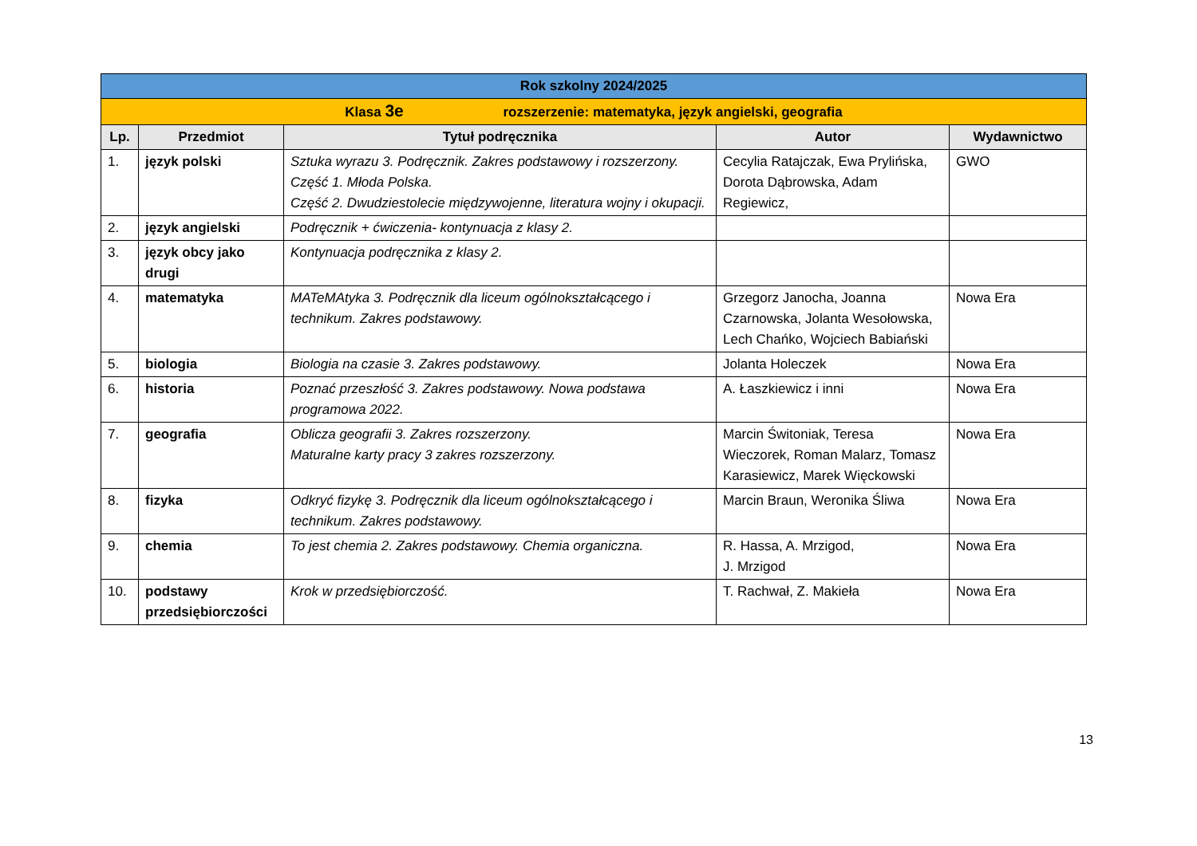| Rok szkolny 2024/2025 | | | | |
| --- | --- | --- | --- | --- |
| Klasa 3e rozszerzenie: matematyka, język angielski, geografia | | | | |
| Lp. | Przedmiot | Tytuł podręcznika | Autor | Wydawnictwo |
| 1. | język polski | Sztuka wyrazu 3. Podręcznik. Zakres podstawowy i rozszerzony. Część 1. Młoda Polska. Część 2. Dwudziestolecie międzywojenne, literatura wojny i okupacji. | Cecylia Ratajczak, Ewa Prylińska, Dorota Dąbrowska, Adam Regiewicz, | GWO |
| 2. | język angielski | Podręcznik + ćwiczenia- kontynuacja z klasy 2. | | |
| 3. | język obcy jako drugi | Kontynuacja podręcznika z klasy 2. | | |
| 4. | matematyka | MATeMAtyka 3. Podręcznik dla liceum ogólnokształcącego i technikum. Zakres podstawowy. | Grzegorz Janocha, Joanna Czarnowska, Jolanta Wesołowska, Lech Chańko, Wojciech Babiański | Nowa Era |
| 5. | biologia | Biologia na czasie 3. Zakres podstawowy. | Jolanta Holeczek | Nowa Era |
| 6. | historia | Poznać przeszłość 3. Zakres podstawowy. Nowa podstawa programowa 2022. | A. Łaszkiewicz i inni | Nowa Era |
| 7. | geografia | Oblicza geografii 3. Zakres rozszerzony. Maturalne karty pracy 3 zakres rozszerzony. | Marcin Świtoniak, Teresa Wieczorek, Roman Malarz, Tomasz Karasiewicz, Marek Więckowski | Nowa Era |
| 8. | fizyka | Odkryć fizykę 3. Podręcznik dla liceum ogólnokształcącego i technikum. Zakres podstawowy. | Marcin Braun, Weronika Śliwa | Nowa Era |
| 9. | chemia | To jest chemia 2. Zakres podstawowy. Chemia organiczna. | R. Hassa, A. Mrzigod, J. Mrzigod | Nowa Era |
| 10. | podstawy przedsiębiorczości | Krok w przedsiębiorczość. | T. Rachwał, Z. Makieła | Nowa Era |
13